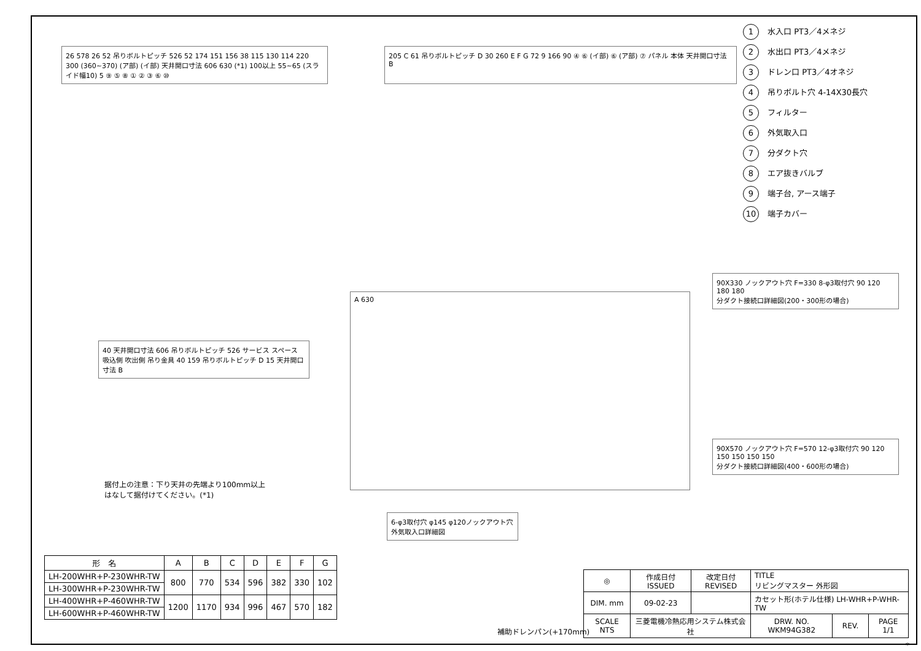1 水入口 PT3／4メネジ
2 水出口 PT3／4メネジ
3 ドレン口 PT3／4オネジ
4 吊りボルト穴 4-14X30長穴
5 フィルター
6 外気取入口
7 分ダクト穴
8 エア抜きバルブ
9 端子台, アース端子
10 端子カバー
26 578 26 52 吊りボルトピッチ 526 52 174 151 156 38 115 130 114 220 300 (360~370) (ア部) (イ部) 天井開口寸法 606 630 (*1) 100以上 55~65 (スライド幅10) 5 ⑨ ⑤ ⑧ ① ② ③ ⑥ ⑩
205 C 61 吊りボルトピッチ D 30 260 E F G 72 9 166 90 ④ ⑥ (イ部) ⑥ (ア部) ⑦ パネル 本体 天井開口寸法 B
40 天井開口寸法 606 吊りボルトピッチ 526 サービス スペース 吸込側 吹出側 吊り金具 40 159 吊りボルトピッチ D 15 天井開口寸法 B
据付上の注意：下り天井の先端より100mm以上
はなして据付けてください。(*1)
A 630
90X330 ノックアウト穴 F=330 8-φ3取付穴 90 120 180 180
分ダクト接続口詳細図(200・300形の場合)
90X570 ノックアウト穴 F=570 12-φ3取付穴 90 120 150 150 150 150
分ダクト接続口詳細図(400・600形の場合)
6-φ3取付穴 φ145 φ120ノックアウト穴
外気取入口詳細図
| 形 名 | A | B | C | D | E | F | G |
| --- | --- | --- | --- | --- | --- | --- | --- |
| LH-200WHR+P-230WHR-TW | 800 | 770 | 534 | 596 | 382 | 330 | 102 |
| LH-300WHR+P-230WHR-TW | | | | | | | |
| LH-400WHR+P-460WHR-TW | 1200 | 1170 | 934 | 996 | 467 | 570 | 182 |
| LH-600WHR+P-460WHR-TW | | | | | | | |
補助ドレンパン(+170mm)
| ◎ | 作成日付 ISSUED | 改定日付 REVISED | TITLE リビングマスター 外形図 | | |
| DIM. mm | 09-02-23 | | カセット形(ホテル仕様) LH-WHR+P-WHR-TW | | |
| SCALE NTS | 三菱電機冷熱応用システム株式会社 | | DRW. NO. WKM94G382 | REV. | PAGE 1/1 |
*